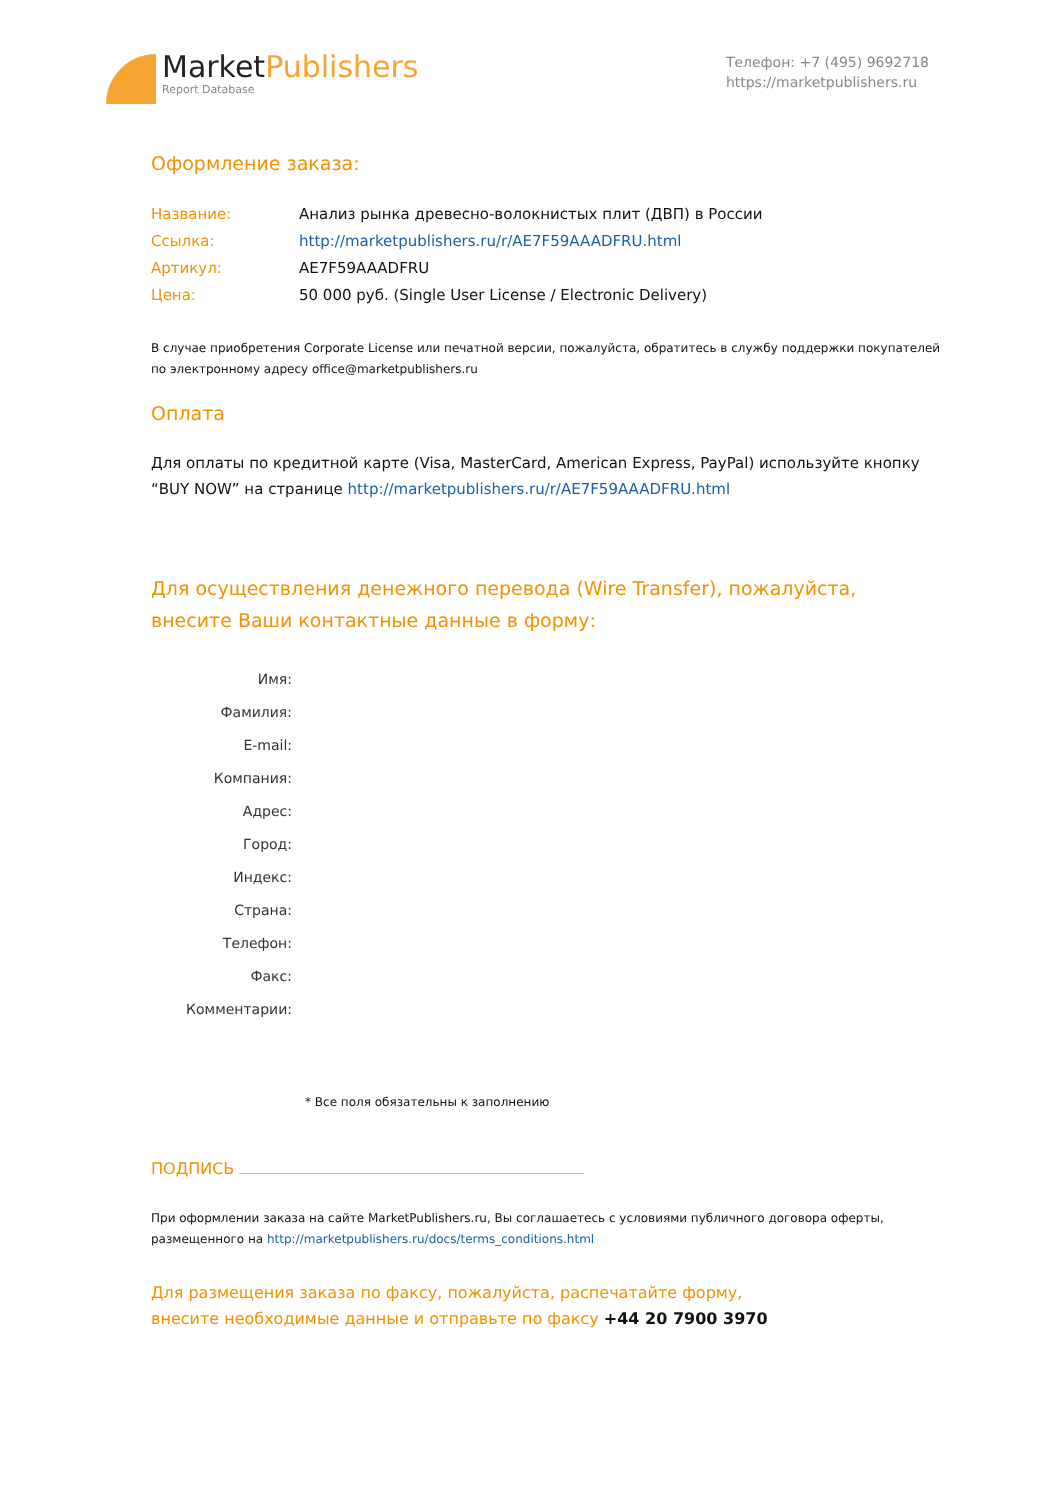MarketPublishers
Report Database
Телефон: +7 (495) 9692718
https://marketpublishers.ru
Оформление заказа:
| Название: | Анализ рынка древесно-волокнистых плит (ДВП) в России |
| Ссылка: | http://marketpublishers.ru/r/AE7F59AAADFRU.html |
| Артикул: | AE7F59AAADFRU |
| Цена: | 50 000 руб. (Single User License / Electronic Delivery) |
В случае приобретения Corporate License или печатной версии, пожалуйста, обратитесь в службу поддержки покупателей по электронному адресу office@marketpublishers.ru
Оплата
Для оплаты по кредитной карте (Visa, MasterCard, American Express, PayPal) используйте кнопку “BUY NOW” на странице http://marketpublishers.ru/r/AE7F59AAADFRU.html
Для осуществления денежного перевода (Wire Transfer), пожалуйста,
внесите Ваши контактные данные в форму:
| Имя: | |
| Фамилия: | |
| E-mail: | |
| Компания: | |
| Адрес: | |
| Город: | |
| Индекс: | |
| Страна: | |
| Телефон: | |
| Факс: | |
| Комментарии: | |
* Все поля обязательны к заполнению
ПОДПИСЬ
При оформлении заказа на сайте MarketPublishers.ru, Вы соглашаетесь с условиями публичного договора оферты, размещенного на http://marketpublishers.ru/docs/terms_conditions.html
Для размещения заказа по факсу, пожалуйста, распечатайте форму,
внесите необходимые данные и отправьте по факсу +44 20 7900 3970